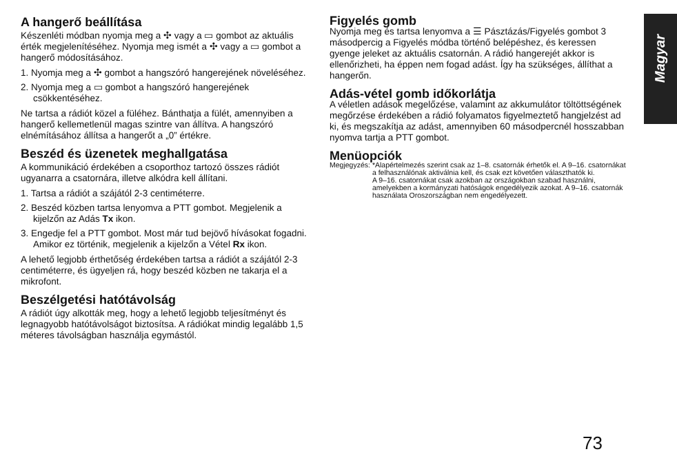Magyar
A hangerő beállítása
Készenléti módban nyomja meg a ✣ vagy a ▭ gombot az aktuális érték megjelenítéséhez. Nyomja meg ismét a ✣ vagy a ▭ gombot a hangerő módosításához.
1. Nyomja meg a ✣ gombot a hangszóró hangerejének növeléséhez.
2. Nyomja meg a ▭ gombot a hangszóró hangerejének csökkentéséhez.
Ne tartsa a rádiót közel a füléhez. Bánthatja a fülét, amennyiben a hangerő kellemetlenül magas szintre van állítva. A hangszóró elnémításához állítsa a hangerőt a „0” értékre.
Beszéd és üzenetek meghallgatása
A kommunikáció érdekében a csoporthoz tartozó összes rádiót ugyanarra a csatornára, illetve alkódra kell állítani.
1. Tartsa a rádiót a szájától 2-3 centiméterre.
2. Beszéd közben tartsa lenyomva a PTT gombot. Megjelenik a kijelzőn az Adás Tx ikon.
3. Engedje fel a PTT gombot. Most már tud bejövő hívásokat fogadni. Amikor ez történik, megjelenik a kijelzőn a Vétel Rx ikon.
A lehető legjobb érthetőség érdekében tartsa a rádiót a szájától 2-3 centiméterre, és ügyeljen rá, hogy beszéd közben ne takarja el a mikrofont.
Beszélgetési hatótávolság
A rádiót úgy alkották meg, hogy a lehető legjobb teljesítményt és legnagyobb hatótávolságot biztosítsa. A rádiókat mindig legalább 1,5 méteres távolságban használja egymástól.
Figyelés gomb
Nyomja meg és tartsa lenyomva a ☰ Pásztázás/Figyelés gombot 3 másodpercig a Figyelés módba történő belépéshez, és keressen gyenge jeleket az aktuális csatornán. A rádió hangerejét akkor is ellenőrizheti, ha éppen nem fogad adást. Így ha szükséges, állíthat a hangerőn.
Adás-vétel gomb időkorlátja
A véletlen adások megelőzése, valamint az akkumulátor töltöttségének megőrzése érdekében a rádió folyamatos figyelmeztető hangjelzést ad ki, és megszakítja az adást, amennyiben 60 másodpercnél hosszabban nyomva tartja a PTT gombot.
Menüopciók
Megjegyzés: *Alapértelmezés szerint csak az 1–8. csatornák érhetők el. A 9–16. csatornákat a felhasználónak aktiválnia kell, és csak ezt követően választhatók ki.
A 9–16. csatornákat csak azokban az országokban szabad használni, amelyekben a kormányzati hatóságok engedélyezik azokat. A 9–16. csatornák használata Oroszországban nem engedélyezett.
73